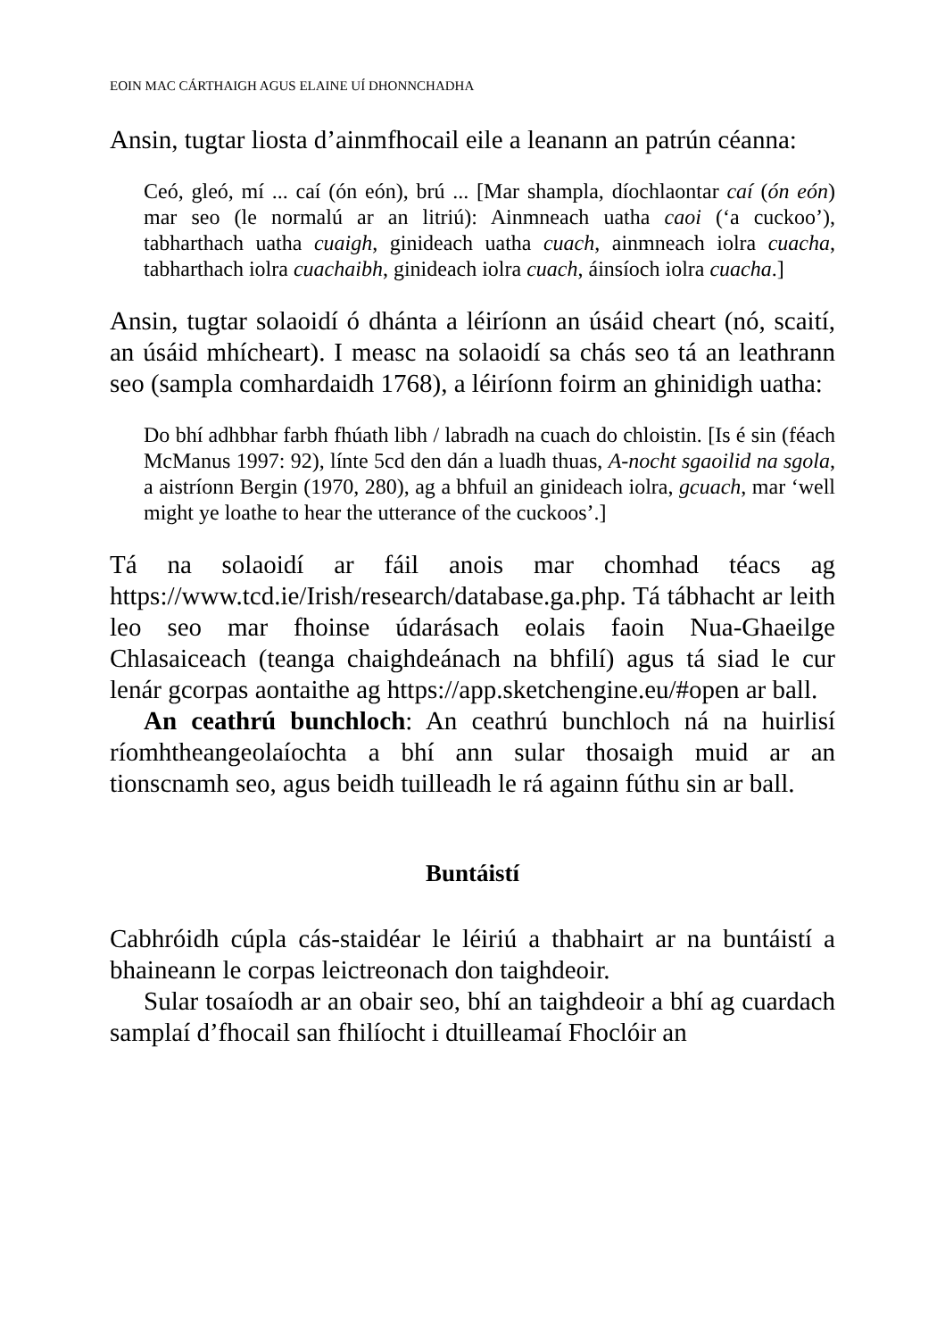EOIN MAC CÁRTHAIGH AGUS ELAINE UÍ DHONNCHADHA
Ansin, tugtar liosta d’ainmfhocail eile a leanann an patrún céanna:
Ceó, gleó, mí ... caí (ón eón), brú ... [Mar shampla, díochlaontar caí (ón eón) mar seo (le normalú ar an litriú): Ainmneach uatha caoi (‘a cuckoo’), tabharthach uatha cuaigh, ginideach uatha cuach, ainmneach iolra cuacha, tabharthach iolra cuachaibh, ginideach iolra cuach, áinsíoch iolra cuacha.]
Ansin, tugtar solaoidí ó dhánta a léiríonn an úsáid cheart (nó, scaití, an úsáid mhícheart). I measc na solaoidí sa chás seo tá an leathrann seo (sampla comhardaidh 1768), a léiríonn foirm an ghinidigh uatha:
Do bhí adhbhar farbh fhúath libh / labradh na cuach do chloistin. [Is é sin (féach McManus 1997: 92), línte 5cd den dán a luadh thuas, A-nocht sgaoilid na sgola, a aistríonn Bergin (1970, 280), ag a bhfuil an ginideach iolra, gcuach, mar ‘well might ye loathe to hear the utterance of the cuckoos’.]
Tá na solaoidí ar fáil anois mar chomhad téacs ag https://www.tcd.ie/Irish/research/database.ga.php. Tá tábhacht ar leith leo seo mar fhoinse údarásach eolais faoin Nua-Ghaeilge Chlasaiceach (teanga chaighdeánach na bhfilí) agus tá siad le cur lenár gcorpas aontaithe ag https://app.sketchengine.eu/#open ar ball.
An ceathrú bunchloch: An ceathrú bunchloch ná na huirlisí ríomhtheangeolaíochta a bhí ann sular thosaigh muid ar an tionscnamh seo, agus beidh tuilleadh le rá againn fúthu sin ar ball.
Buntáistí
Cabhróidh cúpla cás-staidéar le léiriú a thabhairt ar na buntáistí a bhaineann le corpas leictreonach don taighdeoir.
Sular tosaíodh ar an obair seo, bhí an taighdeoir a bhí ag cuardach samplaí d’fhocail san fhilíocht i dtuilleamaí Fhoclóir an